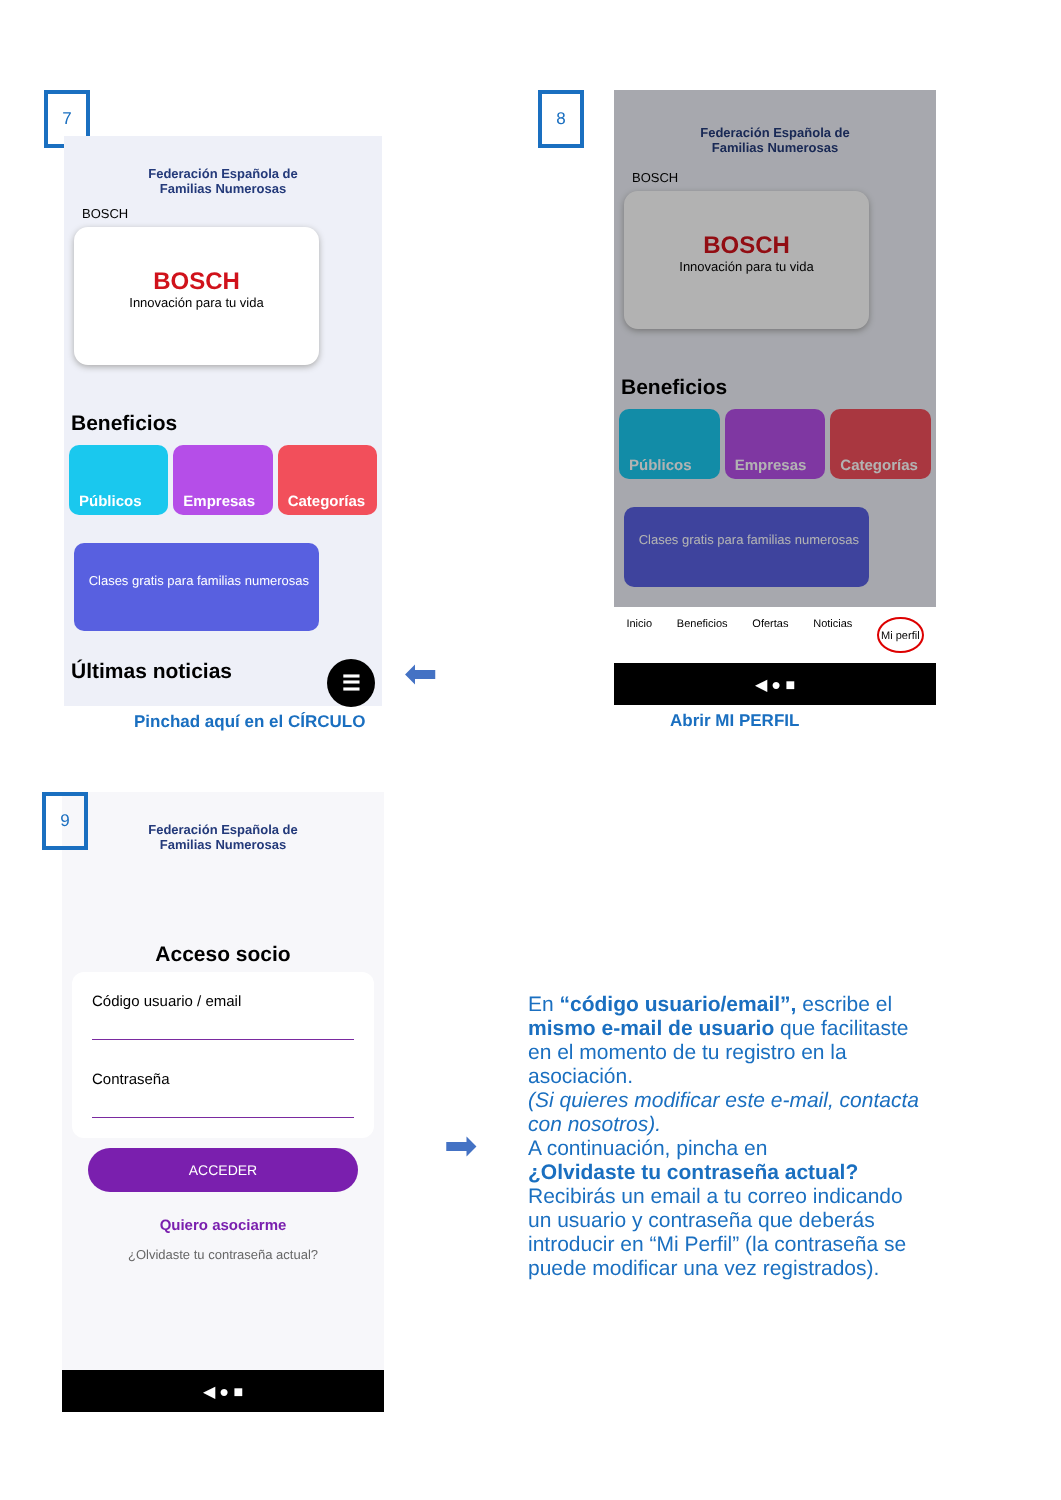7
Federación Española de
Familias Numerosas
BOSCH
BOSCH
Innovación para tu vida
Beneficios
Públicos Empresas Categorías
Clases gratis para familias numerosas
Últimas noticias ☰
Pinchad aquí en el CÍRCULO
⬅
8
Federación Española de
Familias Numerosas
BOSCH
BOSCH
Innovación para tu vida
Beneficios
Públicos Empresas Categorías
Clases gratis para familias numerosas
Inicio Beneficios Ofertas Noticias Mi perfil
◀ ● ■
Abrir MI PERFIL
9
Federación Española de
Familias Numerosas
Acceso socio
Código usuario / email
Contraseña
ACCEDER
Quiero asociarme
¿Olvidaste tu contraseña actual?
◀ ● ■
➡
En “código usuario/email”, escribe el mismo e-mail de usuario que facilitaste en el momento de tu registro en la asociación.
(Si quieres modificar este e-mail, contacta con nosotros).
A continuación, pincha en
¿Olvidaste tu contraseña actual?
Recibirás un email a tu correo indicando un usuario y contraseña que deberás introducir en “Mi Perfil” (la contraseña se puede modificar una vez registrados).